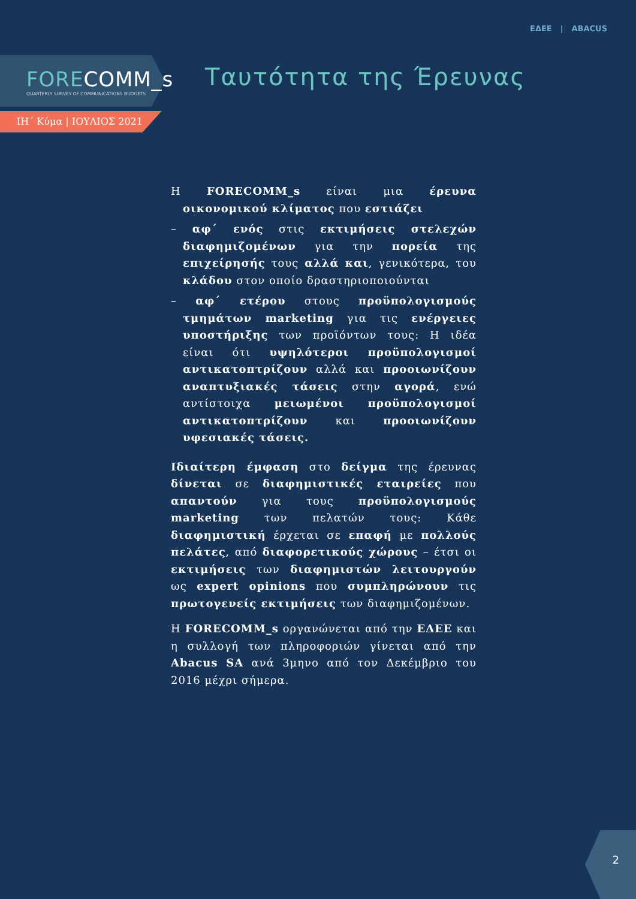ΕΔΕΕ | ABACUS
FORECOMM_s
QUARTERLY SURVEY OF COMMUNICATIONS BUDGETS
ΙΗ΄ Κύμα | ΙΟΥΛΙΟΣ 2021
Ταυτότητα της Έρευνας
Η FORECOMM_s είναι μια έρευνα οικονομικού κλίματος που εστιάζει
– αφ΄ ενός στις εκτιμήσεις στελεχών διαφημιζομένων για την πορεία της επιχείρησής τους αλλά και, γενικότερα, του κλάδου στον οποίο δραστηριοποιούνται
– αφ΄ ετέρου στους προϋπολογισμούς τμημάτων marketing για τις ενέργειες υποστήριξης των προϊόντων τους: Η ιδέα είναι ότι υψηλότεροι προϋπολογισμοί αντικατοπτρίζουν αλλά και προοιωνίζουν αναπτυξιακές τάσεις στην αγορά, ενώ αντίστοιχα μειωμένοι προϋπολογισμοί αντικατοπτρίζουν και προοιωνίζουν υφεσιακές τάσεις.
Ιδιαίτερη έμφαση στο δείγμα της έρευνας δίνεται σε διαφημιστικές εταιρείες που απαντούν για τους προϋπολογισμούς marketing των πελατών τους: Κάθε διαφημιστική έρχεται σε επαφή με πολλούς πελάτες, από διαφορετικούς χώρους – έτσι οι εκτιμήσεις των διαφημιστών λειτουργούν ως expert opinions που συμπληρώνουν τις πρωτογενείς εκτιμήσεις των διαφημιζομένων.
Η FORECOMM_s οργανώνεται από την ΕΔΕΕ και η συλλογή των πληροφοριών γίνεται από την Abacus SA ανά 3μηνο από τον Δεκέμβριο του 2016 μέχρι σήμερα.
2